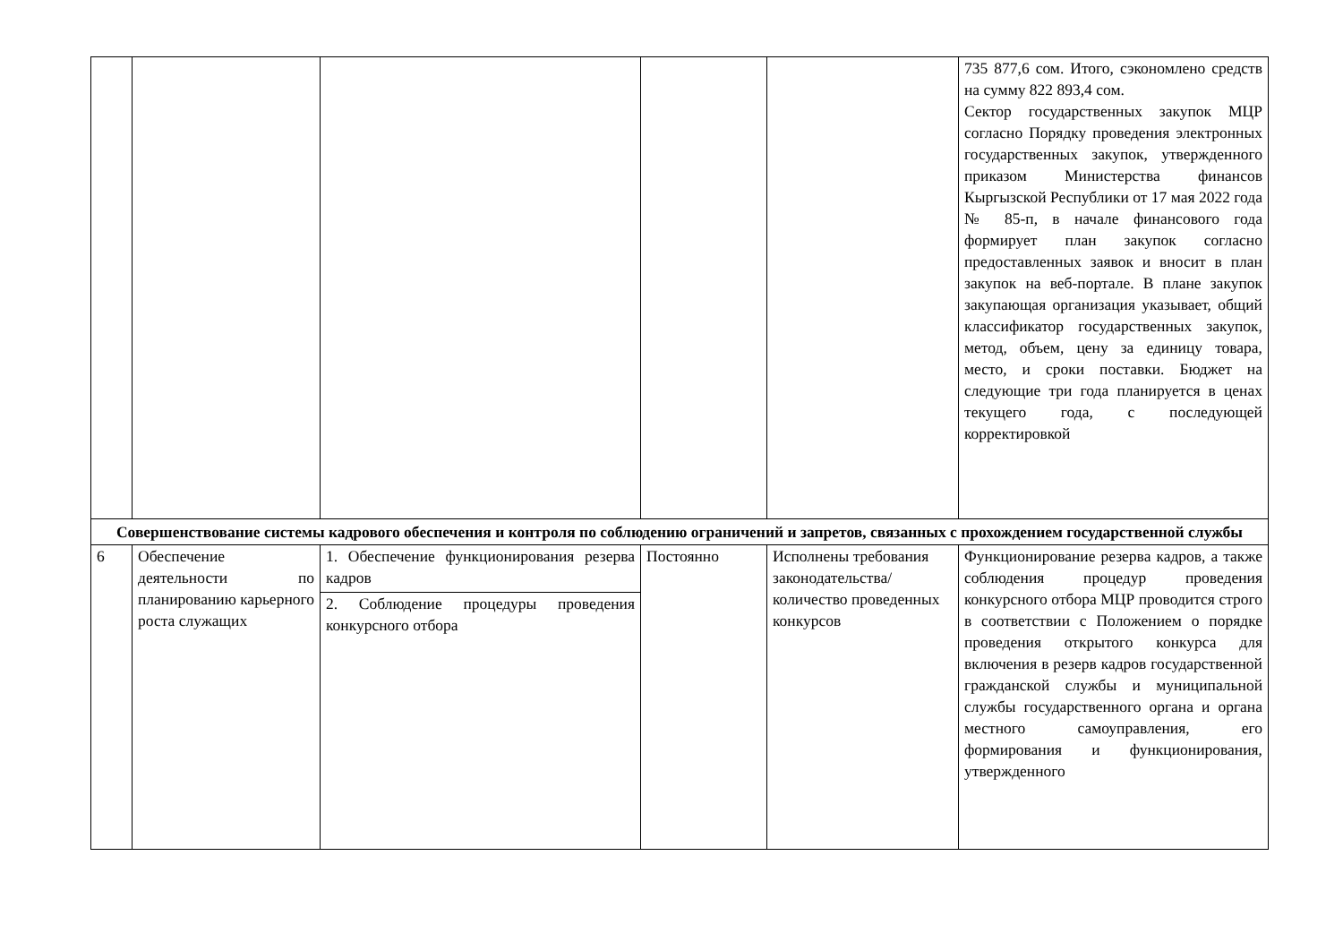| | | | | | 735 877,6 сом. Итого, сэкономлено средств на сумму 822 893,4 сом. Сектор государственных закупок МЦР согласно Порядку проведения электронных государственных закупок, утвержденного приказом Министерства финансов Кыргызской Республики от 17 мая 2022 года № 85-п, в начале финансового года формирует план закупок согласно предоставленных заявок и вносит в план закупок на веб-портале. В плане закупок закупающая организация указывает, общий классификатор государственных закупок, метод, объем, цену за единицу товара, место, и сроки поставки. Бюджет на следующие три года планируется в ценах текущего года, с последующей корректировкой |
| Совершенствование системы кадрового обеспечения и контроля по соблюдению ограничений и запретов, связанных с прохождением государственной службы | | | | | |
| 6 | Обеспечение деятельности по планированию карьерного роста служащих | 1. Обеспечение функционирования резерва кадров 2. Соблюдение процедуры проведения конкурсного отбора | Постоянно | Исполнены требования законодательства/количество проведенных конкурсов | Функционирование резерва кадров, а также соблюдения процедур проведения конкурсного отбора МЦР проводится строго в соответствии с Положением о порядке проведения открытого конкурса для включения в резерв кадров государственной гражданской службы и муниципальной службы государственного органа и органа местного самоуправления, его формирования и функционирования, утвержденного |